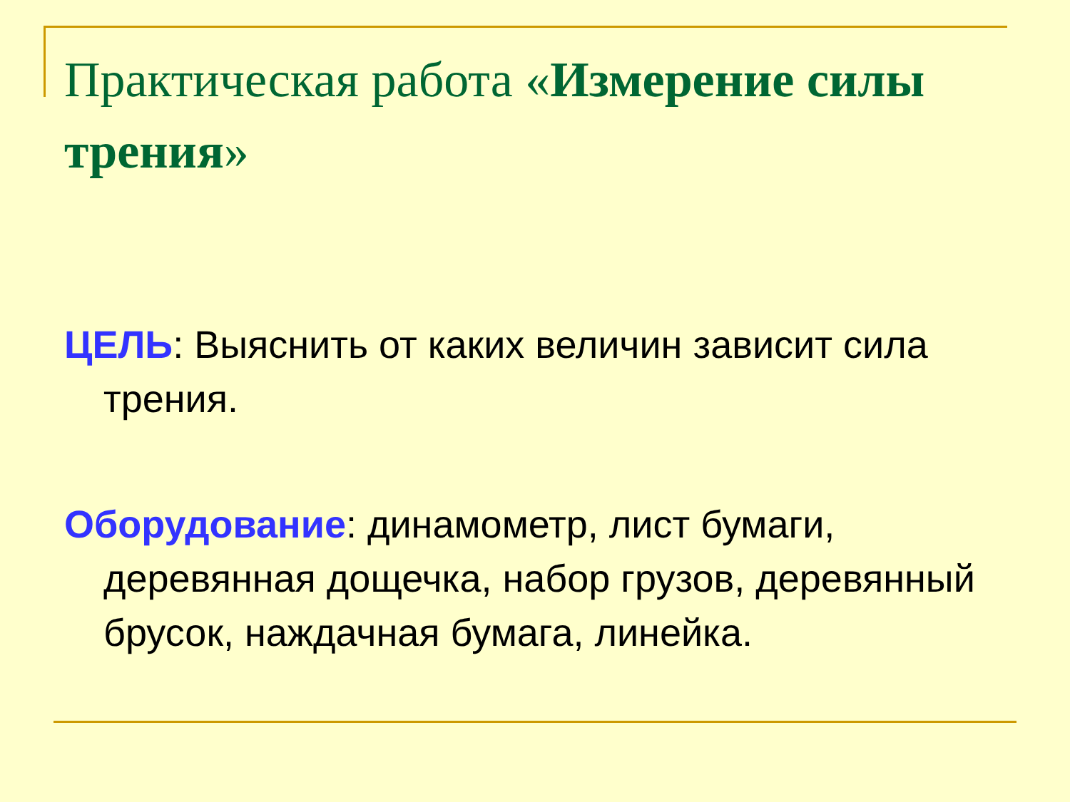Практическая работа «Измерение силы трения»
ЦЕЛЬ: Выяснить от каких величин зависит сила трения.
Оборудование: динамометр, лист бумаги, деревянная дощечка, набор грузов, деревянный брусок, наждачная бумага, линейка.